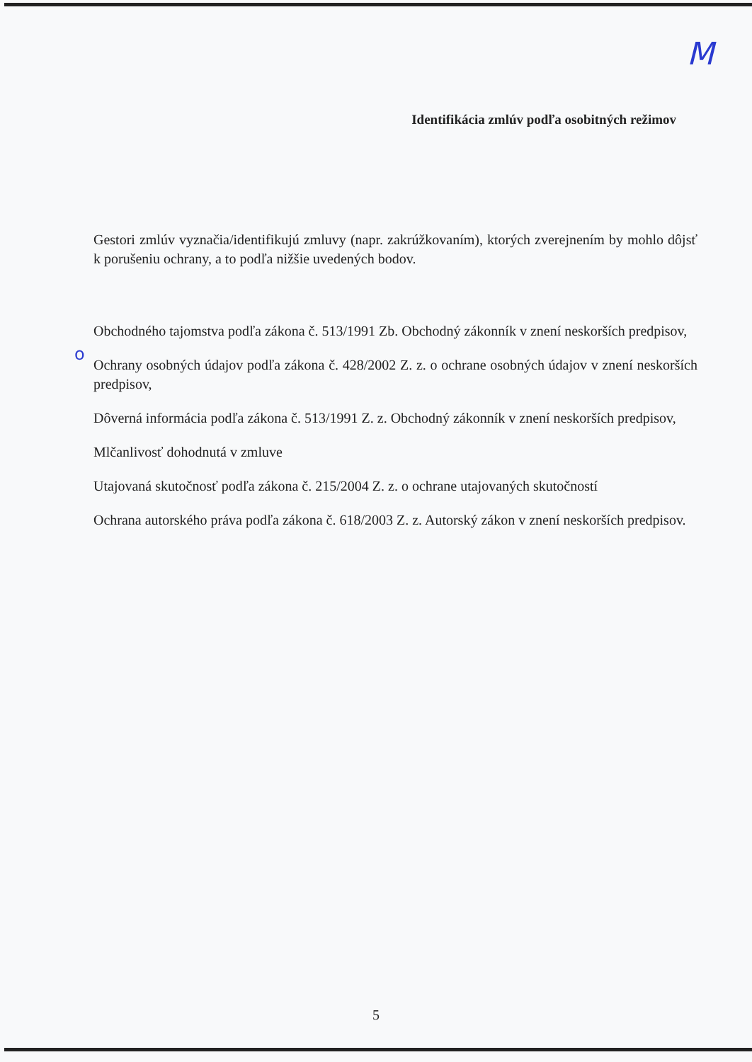M
o
Identifikácia zmlúv podľa osobitných režimov
Gestori zmlúv vyznačia/identifikujú zmluvy (napr. zakrúžkovaním), ktorých zverejnením by mohlo dôjsť k porušeniu ochrany, a to podľa nižšie uvedených bodov.
Obchodného tajomstva podľa zákona č. 513/1991 Zb. Obchodný zákonník v znení neskorších predpisov,
Ochrany osobných údajov podľa zákona č. 428/2002 Z. z. o ochrane osobných údajov v znení neskorších predpisov,
Dôverná informácia podľa zákona č. 513/1991 Z. z. Obchodný zákonník v znení neskorších predpisov,
Mlčanlivosť dohodnutá v zmluve
Utajovaná skutočnosť podľa zákona č. 215/2004 Z. z. o ochrane utajovaných skutočností
Ochrana autorského práva podľa zákona č. 618/2003 Z. z. Autorský zákon v znení neskorších predpisov.
5